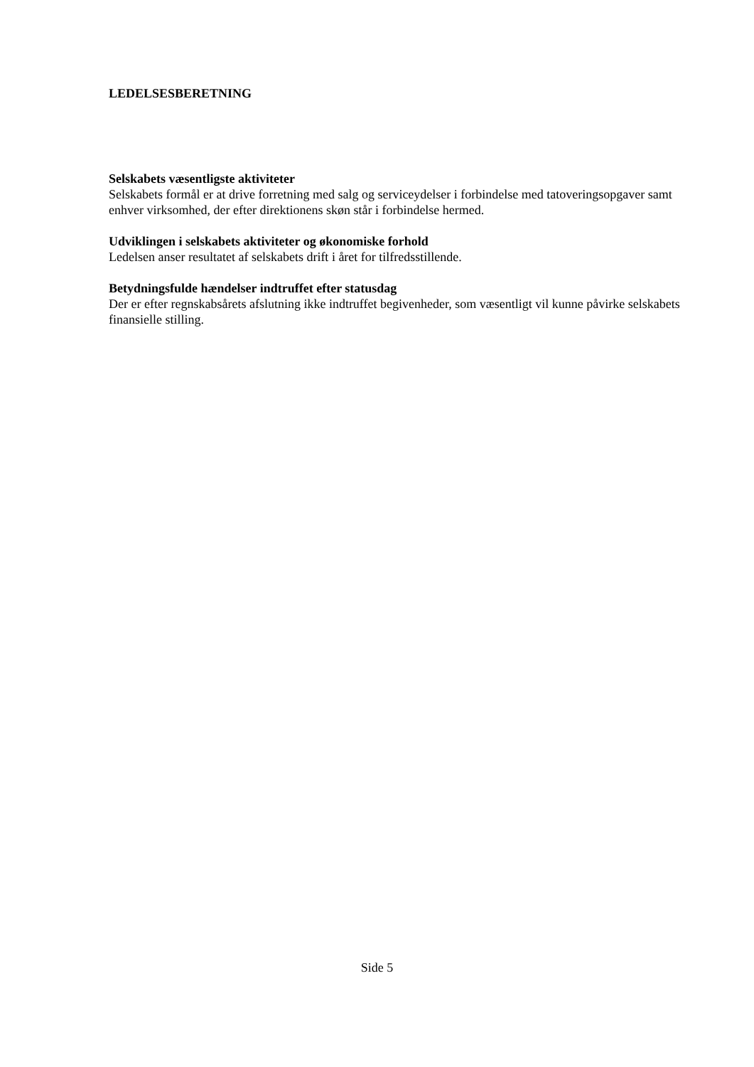LEDELSESBERETNING
Selskabets væsentligste aktiviteter
Selskabets formål er at drive forretning med salg og serviceydelser i forbindelse med tatoveringsopgaver samt enhver virksomhed, der efter direktionens skøn står i forbindelse hermed.
Udviklingen i selskabets aktiviteter og økonomiske forhold
Ledelsen anser resultatet af selskabets drift i året for tilfredsstillende.
Betydningsfulde hændelser indtruffet efter statusdag
Der er efter regnskabsårets afslutning ikke indtruffet begivenheder, som væsentligt vil kunne påvirke selskabets finansielle stilling.
Side 5